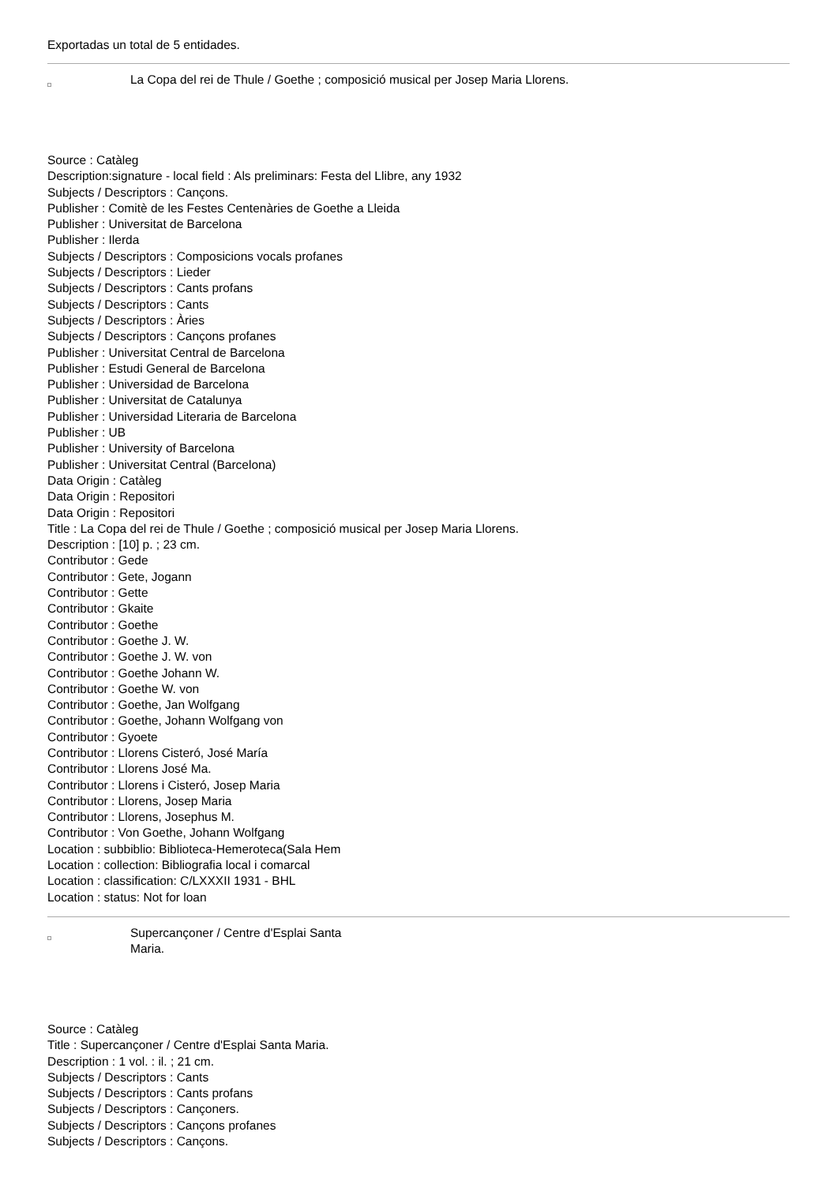Exportadas un total de 5 entidades.
La Copa del rei de Thule / Goethe ; composició musical per Josep Maria Llorens.
Source : Catàleg
Description:signature - local field : Als preliminars: Festa del Llibre, any 1932
Subjects / Descriptors : Cançons.
Publisher : Comitè de les Festes Centenàries de Goethe a Lleida
Publisher : Universitat de Barcelona
Publisher : Ilerda
Subjects / Descriptors : Composicions vocals profanes
Subjects / Descriptors : Lieder
Subjects / Descriptors : Cants profans
Subjects / Descriptors : Cants
Subjects / Descriptors : Àries
Subjects / Descriptors : Cançons profanes
Publisher : Universitat Central de Barcelona
Publisher : Estudi General de Barcelona
Publisher : Universidad de Barcelona
Publisher : Universitat de Catalunya
Publisher : Universidad Literaria de Barcelona
Publisher : UB
Publisher : University of Barcelona
Publisher : Universitat Central (Barcelona)
Data Origin : Catàleg
Data Origin : Repositori
Data Origin : Repositori
Title : La Copa del rei de Thule / Goethe ; composició musical per Josep Maria Llorens.
Description : [10] p. ; 23 cm.
Contributor : Gede
Contributor : Gete, Jogann
Contributor : Gette
Contributor : Gkaite
Contributor : Goethe
Contributor : Goethe J. W.
Contributor : Goethe J. W. von
Contributor : Goethe Johann W.
Contributor : Goethe W. von
Contributor : Goethe, Jan Wolfgang
Contributor : Goethe, Johann Wolfgang von
Contributor : Gyoete
Contributor : Llorens Cisteró, José María
Contributor : Llorens José Ma.
Contributor : Llorens i Cisteró, Josep Maria
Contributor : Llorens, Josep Maria
Contributor : Llorens, Josephus M.
Contributor : Von Goethe, Johann Wolfgang
Location : subbiblio: Biblioteca-Hemeroteca(Sala Hem
Location : collection: Bibliografia local i comarcal
Location : classification: C/LXXXII 1931 - BHL
Location : status: Not for loan
Supercançoner / Centre d'Esplai Santa Maria.
Source : Catàleg
Title : Supercançoner / Centre d'Esplai Santa Maria.
Description : 1 vol. : il. ; 21 cm.
Subjects / Descriptors : Cants
Subjects / Descriptors : Cants profans
Subjects / Descriptors : Cançoners.
Subjects / Descriptors : Cançons profanes
Subjects / Descriptors : Cançons.